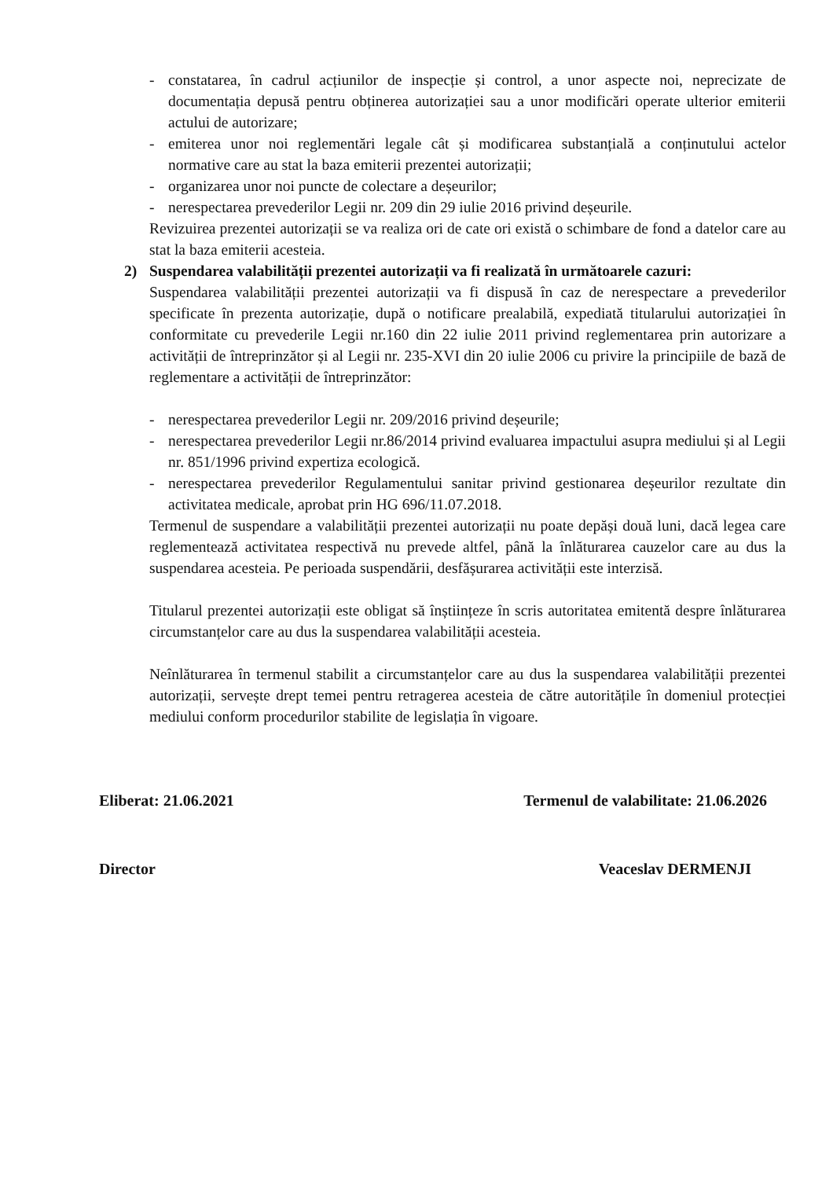- constatarea, în cadrul acțiunilor de inspecție și control, a unor aspecte noi, neprecizate de documentația depusă pentru obținerea autorizației sau a unor modificări operate ulterior emiterii actului de autorizare;
- emiterea unor noi reglementări legale cât și modificarea substanțială a conținutului actelor normative care au stat la baza emiterii prezentei autorizații;
- organizarea unor noi puncte de colectare a deșeurilor;
- nerespectarea prevederilor Legii nr. 209 din 29 iulie 2016 privind deșeurile.
Revizuirea prezentei autorizații se va realiza ori de cate ori există o schimbare de fond a datelor care au stat la baza emiterii acesteia.
2) Suspendarea valabilității prezentei autorizații va fi realizată în următoarele cazuri:
Suspendarea valabilității prezentei autorizații va fi dispusă în caz de nerespectare a prevederilor specificate în prezenta autorizație, după o notificare prealabilă, expediată titularului autorizației în conformitate cu prevederile Legii nr.160 din 22 iulie 2011 privind reglementarea prin autorizare a activității de întreprinzător și al Legii nr. 235-XVI din 20 iulie 2006 cu privire la principiile de bază de reglementare a activității de întreprinzător:
- nerespectarea prevederilor Legii nr. 209/2016 privind deșeurile;
- nerespectarea prevederilor Legii nr.86/2014 privind evaluarea impactului asupra mediului și al Legii nr. 851/1996 privind expertiza ecologică.
- nerespectarea prevederilor Regulamentului sanitar privind gestionarea deșeurilor rezultate din activitatea medicale, aprobat prin HG 696/11.07.2018.
Termenul de suspendare a valabilității prezentei autorizații nu poate depăși două luni, dacă legea care reglementează activitatea respectivă nu prevede altfel, până la înlăturarea cauzelor care au dus la suspendarea acesteia. Pe perioada suspendării, desfășurarea activității este interzisă.
Titularul prezentei autorizații este obligat să înștiințeze în scris autoritatea emitentă despre înlăturarea circumstanțelor care au dus la suspendarea valabilității acesteia.
Neînlăturarea în termenul stabilit a circumstanțelor care au dus la suspendarea valabilității prezentei autorizații, servește drept temei pentru retragerea acesteia de către autoritățile în domeniul protecției mediului conform procedurilor stabilite de legislația în vigoare.
Eliberat: 21.06.2021 Termenul de valabilitate: 21.06.2026
Director Veaceslav DERMENJI